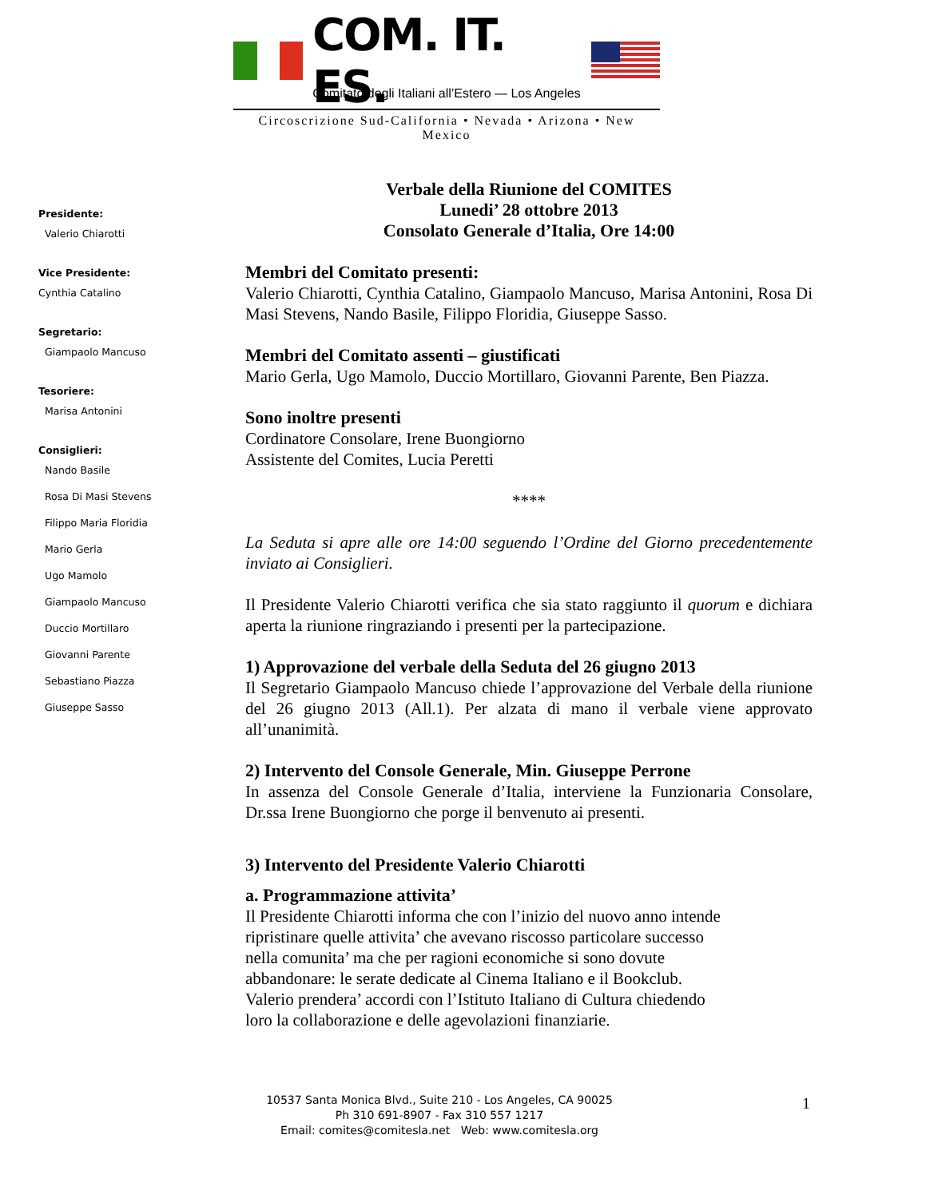COM. IT. ES.
Comitato degli Italiani all’Estero — Los Angeles
Circoscrizione Sud-California • Nevada • Arizona • New Mexico
Presidente:
Valerio Chiarotti
Vice Presidente:
Cynthia Catalino
Segretario:
Giampaolo Mancuso
Tesoriere:
Marisa Antonini
Consiglieri:
Nando Basile
Rosa Di Masi Stevens
Filippo Maria Floridia
Mario Gerla
Ugo Mamolo
Giampaolo Mancuso
Duccio Mortillaro
Giovanni Parente
Sebastiano Piazza
Giuseppe Sasso
Verbale della Riunione del COMITES
Lunedi’ 28 ottobre 2013
Consolato Generale d’Italia, Ore 14:00
Membri del Comitato presenti:
Valerio Chiarotti, Cynthia Catalino, Giampaolo Mancuso, Marisa Antonini, Rosa Di Masi Stevens, Nando Basile, Filippo Floridia, Giuseppe Sasso.
Membri del Comitato assenti – giustificati
Mario Gerla, Ugo Mamolo, Duccio Mortillaro, Giovanni Parente, Ben Piazza.
Sono inoltre presenti
Cordinatore Consolare, Irene Buongiorno
Assistente del Comites, Lucia Peretti
****
La Seduta si apre alle ore 14:00 seguendo l’Ordine del Giorno precedentemente inviato ai Consiglieri.
Il Presidente Valerio Chiarotti verifica che sia stato raggiunto il quorum e dichiara aperta la riunione ringraziando i presenti per la partecipazione.
1) Approvazione del verbale della Seduta del 26 giugno 2013
Il Segretario Giampaolo Mancuso chiede l’approvazione del Verbale della riunione del 26 giugno 2013 (All.1). Per alzata di mano il verbale viene approvato all’unanimità.
2) Intervento del Console Generale, Min. Giuseppe Perrone
In assenza del Console Generale d’Italia, interviene la Funzionaria Consolare, Dr.ssa Irene Buongiorno che porge il benvenuto ai presenti.
3) Intervento del Presidente Valerio Chiarotti
a. Programmazione attivita’
Il Presidente Chiarotti informa che con l’inizio del nuovo anno intende
ripristinare quelle attivita’ che avevano riscosso particolare successo
nella comunita’ ma che per ragioni economiche si sono dovute
abbandonare: le serate dedicate al Cinema Italiano e il Bookclub.
Valerio prendera’ accordi con l’Istituto Italiano di Cultura chiedendo
loro la collaborazione e delle agevolazioni finanziarie.
10537 Santa Monica Blvd., Suite 210 - Los Angeles, CA 90025
Ph 310 691-8907 - Fax 310 557 1217
Email: comites@comitesla.net Web: www.comitesla.org
1